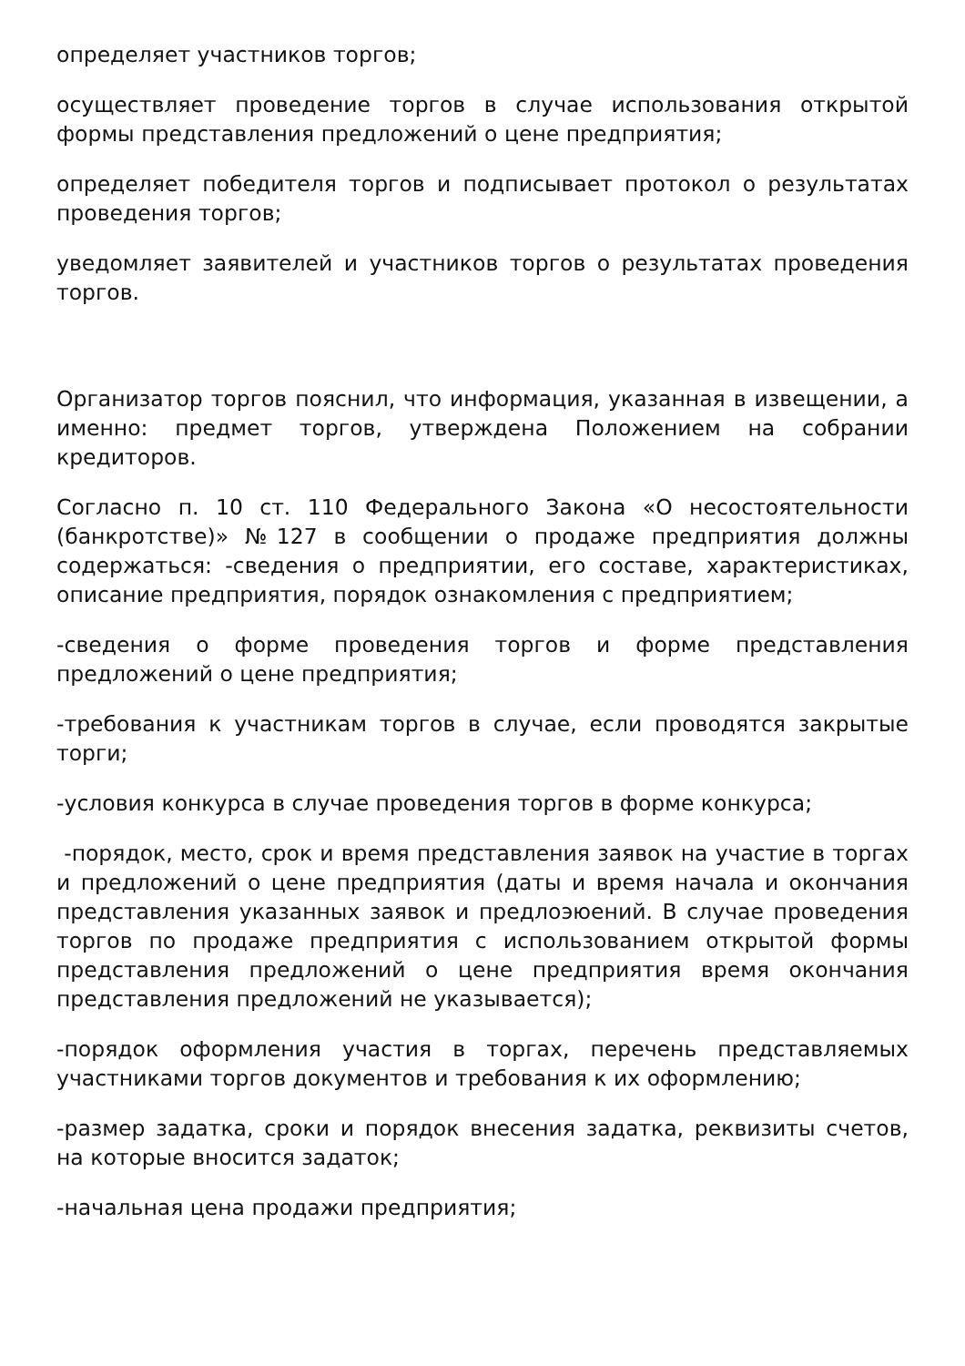определяет участников торгов;
осуществляет проведение торгов в случае использования открытой формы представления предложений о цене предприятия;
определяет победителя торгов и подписывает протокол о результатах проведения торгов;
уведомляет заявителей и участников торгов о результатах проведения торгов.
Организатор торгов пояснил, что информация, указанная в извещении, а именно: предмет торгов, утверждена Положением на собрании кредиторов.
Согласно п. 10 ст. 110 Федерального Закона «О несостоятельности (банкротстве)» №127 в сообщении о продаже предприятия должны содержаться: -сведения о предприятии, его составе, характеристиках, описание предприятия, порядок ознакомления с предприятием;
-сведения о форме проведения торгов и форме представления предложений о цене предприятия;
-требования к участникам торгов в случае, если проводятся закрытые торги;
-условия конкурса в случае проведения торгов в форме конкурса;
-порядок, место, срок и время представления заявок на участие в торгах и предложений о цене предприятия (даты и время начала и окончания представления указанных заявок и предлоэюений. В случае проведения торгов по продаже предприятия с использованием открытой формы представления предложений о цене предприятия время окончания представления предложений не указывается);
-порядок оформления участия в торгах, перечень представляемых участниками торгов документов и требования к их оформлению;
-размер задатка, сроки и порядок внесения задатка, реквизиты счетов, на которые вносится задаток;
-начальная цена продажи предприятия;